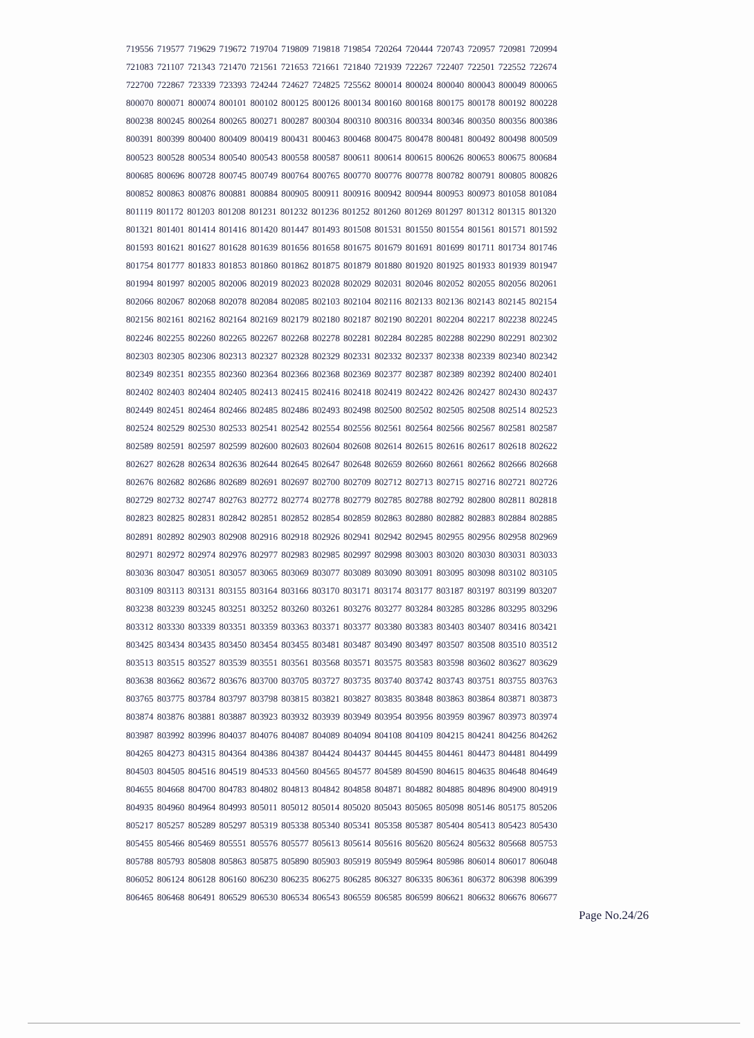719556 719577 719629 719672 719704 719809 719818 719854 720264 720444 720743 720957 720981 720994
721083 721107 721343 721470 721561 721653 721661 721840 721939 722267 722407 722501 722552 722674
722700 722867 723339 723393 724244 724627 724825 725562 800014 800024 800040 800043 800049 800065
800070 800071 800074 800101 800102 800125 800126 800134 800160 800168 800175 800178 800192 800228
800238 800245 800264 800265 800271 800287 800304 800310 800316 800334 800346 800350 800356 800386
800391 800399 800400 800409 800419 800431 800463 800468 800475 800478 800481 800492 800498 800509
800523 800528 800534 800540 800543 800558 800587 800611 800614 800615 800626 800653 800675 800684
800685 800696 800728 800745 800749 800764 800765 800770 800776 800778 800782 800791 800805 800826
800852 800863 800876 800881 800884 800905 800911 800916 800942 800944 800953 800973 801058 801084
801119 801172 801203 801208 801231 801232 801236 801252 801260 801269 801297 801312 801315 801320
801321 801401 801414 801416 801420 801447 801493 801508 801531 801550 801554 801561 801571 801592
801593 801621 801627 801628 801639 801656 801658 801675 801679 801691 801699 801711 801734 801746
801754 801777 801833 801853 801860 801862 801875 801879 801880 801920 801925 801933 801939 801947
801994 801997 802005 802006 802019 802023 802028 802029 802031 802046 802052 802055 802056 802061
802066 802067 802068 802078 802084 802085 802103 802104 802116 802133 802136 802143 802145 802154
802156 802161 802162 802164 802169 802179 802180 802187 802190 802201 802204 802217 802238 802245
802246 802255 802260 802265 802267 802268 802278 802281 802284 802285 802288 802290 802291 802302
802303 802305 802306 802313 802327 802328 802329 802331 802332 802337 802338 802339 802340 802342
802349 802351 802355 802360 802364 802366 802368 802369 802377 802387 802389 802392 802400 802401
802402 802403 802404 802405 802413 802415 802416 802418 802419 802422 802426 802427 802430 802437
802449 802451 802464 802466 802485 802486 802493 802498 802500 802502 802505 802508 802514 802523
802524 802529 802530 802533 802541 802542 802554 802556 802561 802564 802566 802567 802581 802587
802589 802591 802597 802599 802600 802603 802604 802608 802614 802615 802616 802617 802618 802622
802627 802628 802634 802636 802644 802645 802647 802648 802659 802660 802661 802662 802666 802668
802676 802682 802686 802689 802691 802697 802700 802709 802712 802713 802715 802716 802721 802726
802729 802732 802747 802763 802772 802774 802778 802779 802785 802788 802792 802800 802811 802818
802823 802825 802831 802842 802851 802852 802854 802859 802863 802880 802882 802883 802884 802885
802891 802892 802903 802908 802916 802918 802926 802941 802942 802945 802955 802956 802958 802969
802971 802972 802974 802976 802977 802983 802985 802997 802998 803003 803020 803030 803031 803033
803036 803047 803051 803057 803065 803069 803077 803089 803090 803091 803095 803098 803102 803105
803109 803113 803131 803155 803164 803166 803170 803171 803174 803177 803187 803197 803199 803207
803238 803239 803245 803251 803252 803260 803261 803276 803277 803284 803285 803286 803295 803296
803312 803330 803339 803351 803359 803363 803371 803377 803380 803383 803403 803407 803416 803421
803425 803434 803435 803450 803454 803455 803481 803487 803490 803497 803507 803508 803510 803512
803513 803515 803527 803539 803551 803561 803568 803571 803575 803583 803598 803602 803627 803629
803638 803662 803672 803676 803700 803705 803727 803735 803740 803742 803743 803751 803755 803763
803765 803775 803784 803797 803798 803815 803821 803827 803835 803848 803863 803864 803871 803873
803874 803876 803881 803887 803923 803932 803939 803949 803954 803956 803959 803967 803973 803974
803987 803992 803996 804037 804076 804087 804089 804094 804108 804109 804215 804241 804256 804262
804265 804273 804315 804364 804386 804387 804424 804437 804445 804455 804461 804473 804481 804499
804503 804505 804516 804519 804533 804560 804565 804577 804589 804590 804615 804635 804648 804649
804655 804668 804700 804783 804802 804813 804842 804858 804871 804882 804885 804896 804900 804919
804935 804960 804964 804993 805011 805012 805014 805020 805043 805065 805098 805146 805175 805206
805217 805257 805289 805297 805319 805338 805340 805341 805358 805387 805404 805413 805423 805430
805455 805466 805469 805551 805576 805577 805613 805614 805616 805620 805624 805632 805668 805753
805788 805793 805808 805863 805875 805890 805903 805919 805949 805964 805986 806014 806017 806048
806052 806124 806128 806160 806230 806235 806275 806285 806327 806335 806361 806372 806398 806399
806465 806468 806491 806529 806530 806534 806543 806559 806585 806599 806621 806632 806676 806677
Page No.24/26